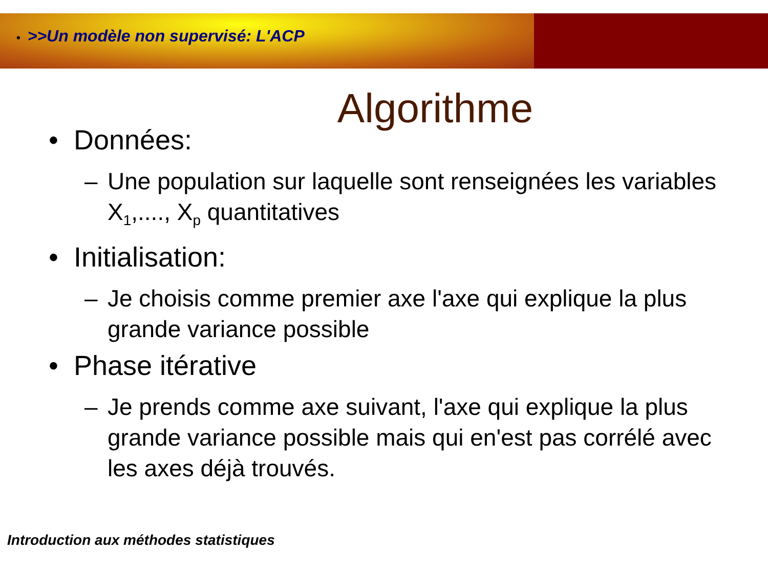• >>Un modèle non supervisé: L'ACP
Algorithme
• Données:
– Une population sur laquelle sont renseignées les variables X<sub>1</sub>,...., X<sub>p</sub> quantitatives
• Initialisation:
– Je choisis comme premier axe l'axe qui explique la plus grande variance possible
• Phase itérative
– Je prends comme axe suivant, l'axe qui explique la plus grande variance possible mais qui en'est pas corrélé avec les axes déjà trouvés.
Introduction aux méthodes statistiques